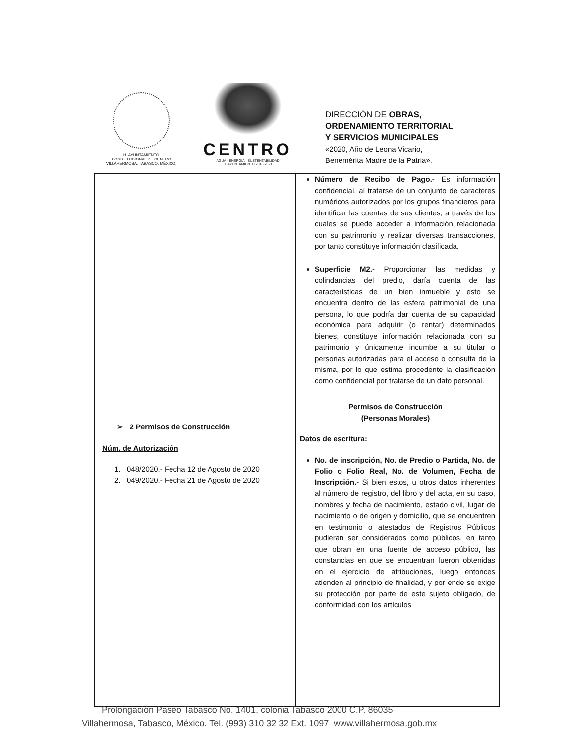H. AYUNTAMIENTO
CONSTITUCIONAL DE CENTRO
VILLAHERMOSA, TABASCO, MÉXICO.
CENTRO
AGUA · ENERGÍA · SUSTENTABILIDAD
H. AYUNTAMIENTO 2018-2021
DIRECCIÓN DE OBRAS,
ORDENAMIENTO TERRITORIAL
Y SERVICIOS MUNICIPALES
«2020, Año de Leona Vicario,
Benemérita Madre de la Patria».
| ➢ 2 Permisos de Construcción Núm. de Autorización 1. 048/2020.- Fecha 12 de Agosto de 2020 2. 049/2020.- Fecha 21 de Agosto de 2020 | Número de Recibo de Pago.- Es información confidencial, al tratarse de un conjunto de caracteres numéricos autorizados por los grupos financieros para identificar las cuentas de sus clientes, a través de los cuales se puede acceder a información relacionada con su patrimonio y realizar diversas transacciones, por tanto constituye información clasificada. Superficie M2.- Proporcionar las medidas y colindancias del predio, daría cuenta de las características de un bien inmueble y esto se encuentra dentro de las esfera patrimonial de una persona, lo que podría dar cuenta de su capacidad económica para adquirir (o rentar) determinados bienes, constituye información relacionada con su patrimonio y únicamente incumbe a su titular o personas autorizadas para el acceso o consulta de la misma, por lo que estima procedente la clasificación como confidencial por tratarse de un dato personal. Permisos de Construcción (Personas Morales) Datos de escritura: No. de inscripción, No. de Predio o Partida, No. de Folio o Folio Real, No. de Volumen, Fecha de Inscripción.- Si bien estos, u otros datos inherentes al número de registro, del libro y del acta, en su caso, nombres y fecha de nacimiento, estado civil, lugar de nacimiento o de origen y domicilio, que se encuentren en testimonio o atestados de Registros Públicos pudieran ser considerados como públicos, en tanto que obran en una fuente de acceso público, las constancias en que se encuentran fueron obtenidas en el ejercicio de atribuciones, luego entonces atienden al principio de finalidad, y por ende se exige su protección por parte de este sujeto obligado, de conformidad con los artículos |
Prolongación Paseo Tabasco No. 1401, colonia Tabasco 2000 C.P. 86035
Villahermosa, Tabasco, México. Tel. (993) 310 32 32 Ext. 1097 www.villahermosa.gob.mx